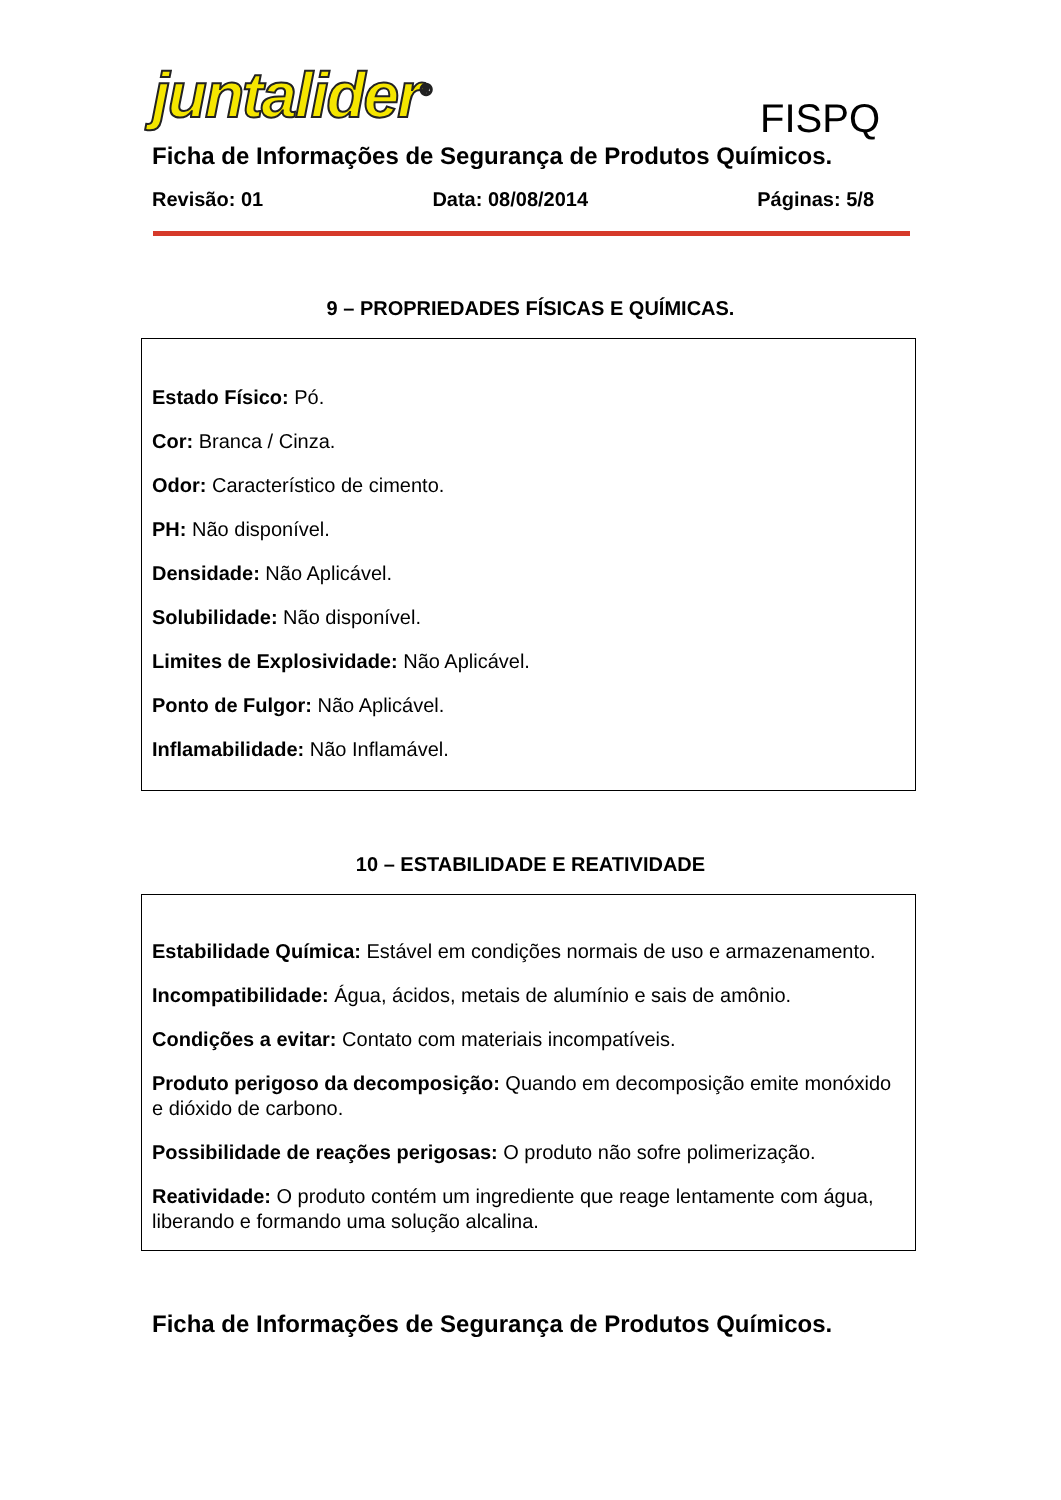juntalider<sup>®</sup> FISPQ
Ficha de Informações de Segurança de Produtos Químicos.
Revisão: 01 Data: 08/08/2014 Páginas: 5/8
9 – PROPRIEDADES FÍSICAS E QUÍMICAS.
Estado Físico: Pó.
Cor: Branca / Cinza.
Odor: Característico de cimento.
PH: Não disponível.
Densidade: Não Aplicável.
Solubilidade: Não disponível.
Limites de Explosividade: Não Aplicável.
Ponto de Fulgor: Não Aplicável.
Inflamabilidade: Não Inflamável.
10 – ESTABILIDADE E REATIVIDADE
Estabilidade Química: Estável em condições normais de uso e armazenamento.
Incompatibilidade: Água, ácidos, metais de alumínio e sais de amônio.
Condições a evitar: Contato com materiais incompatíveis.
Produto perigoso da decomposição: Quando em decomposição emite monóxido e dióxido de carbono.
Possibilidade de reações perigosas: O produto não sofre polimerização.
Reatividade: O produto contém um ingrediente que reage lentamente com água, liberando e formando uma solução alcalina.
Ficha de Informações de Segurança de Produtos Químicos.